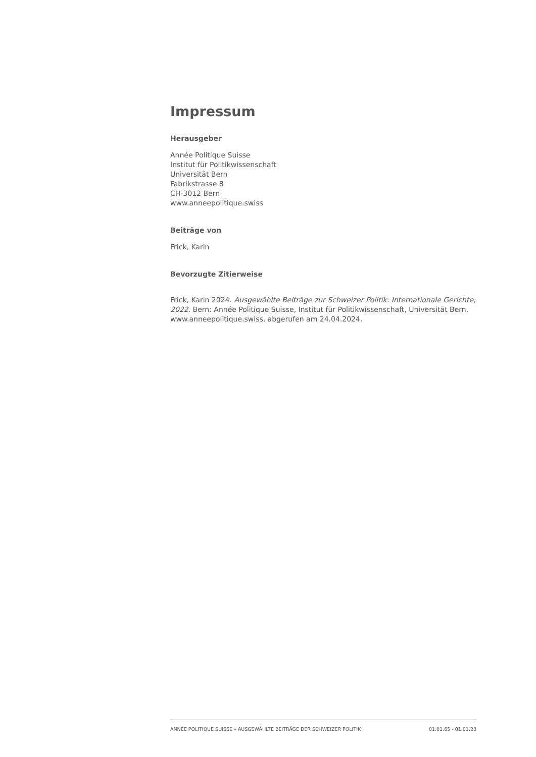Impressum
Herausgeber
Année Politique Suisse
Institut für Politikwissenschaft
Universität Bern
Fabrikstrasse 8
CH-3012 Bern
www.anneepolitique.swiss
Beiträge von
Frick, Karin
Bevorzugte Zitierweise
Frick, Karin 2024. Ausgewählte Beiträge zur Schweizer Politik: Internationale Gerichte, 2022. Bern: Année Politique Suisse, Institut für Politikwissenschaft, Universität Bern. www.anneepolitique.swiss, abgerufen am 24.04.2024.
ANNÉE POLITIQUE SUISSE – AUSGEWÄHLTE BEITRÄGE DER SCHWEIZER POLITIK 01.01.65 - 01.01.23